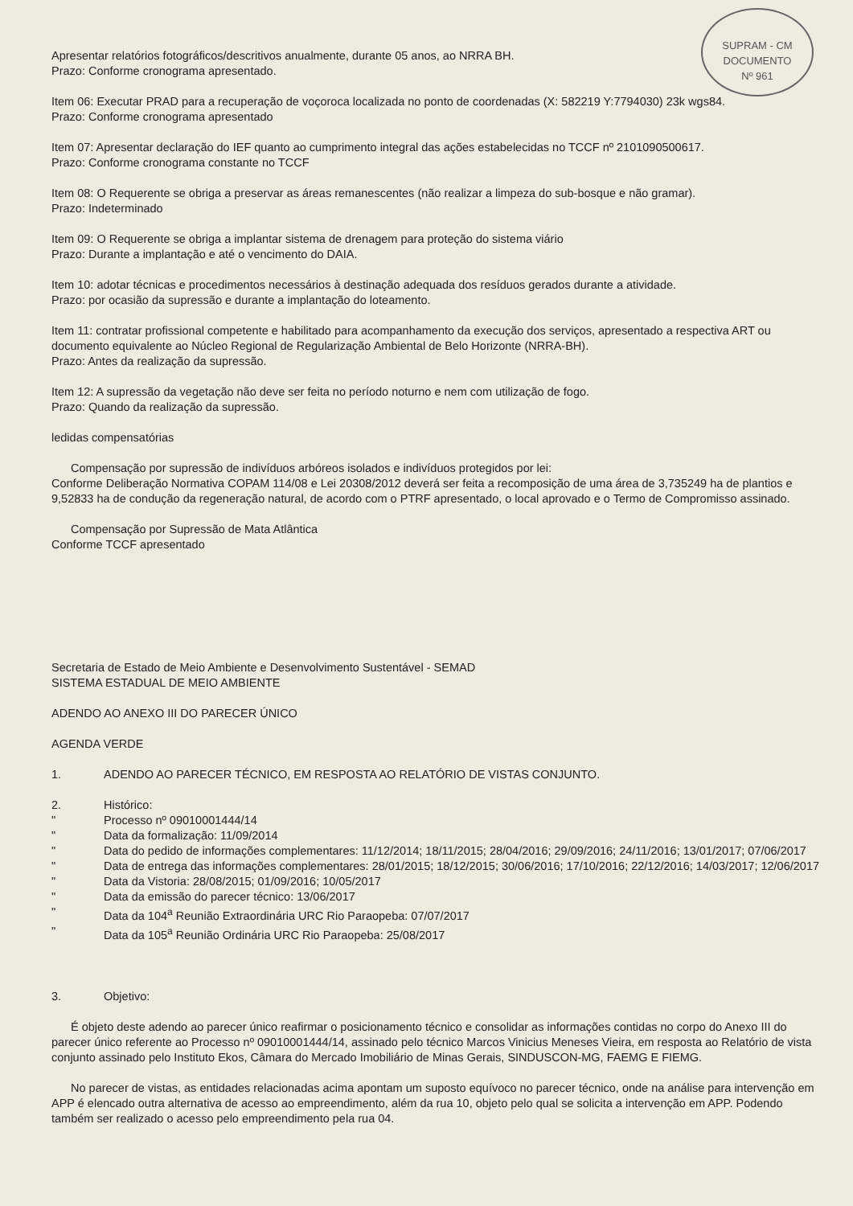SUPRAM - CM
DOCUMENTO
Nº 961
Apresentar relatórios fotográficos/descritivos anualmente, durante 05 anos, ao NRRA BH.
Prazo: Conforme cronograma apresentado.
Item 06: Executar PRAD para a recuperação de voçoroca localizada no ponto de coordenadas (X: 582219 Y:7794030) 23k wgs84.
Prazo: Conforme cronograma apresentado
Item 07: Apresentar declaração do IEF quanto ao cumprimento integral das ações estabelecidas no TCCF nº 2101090500617.
Prazo: Conforme cronograma constante no TCCF
Item 08: O Requerente se obriga a preservar as áreas remanescentes (não realizar a limpeza do sub-bosque e não gramar).
Prazo: Indeterminado
Item 09: O Requerente se obriga a implantar sistema de drenagem para proteção do sistema viário
Prazo: Durante a implantação e até o vencimento do DAIA.
Item 10: adotar técnicas e procedimentos necessários à destinação adequada dos resíduos gerados durante a atividade.
Prazo: por ocasião da supressão e durante a implantação do loteamento.
Item 11: contratar profissional competente e habilitado para acompanhamento da execução dos serviços, apresentado a respectiva ART ou documento equivalente ao Núcleo Regional de Regularização Ambiental de Belo Horizonte (NRRA-BH).
Prazo: Antes da realização da supressão.
Item 12: A supressão da vegetação não deve ser feita no período noturno e nem com utilização de fogo.
Prazo: Quando da realização da supressão.
ledidas compensatórias
Compensação por supressão de indivíduos arbóreos isolados e indivíduos protegidos por lei:
Conforme Deliberação Normativa COPAM 114/08 e Lei 20308/2012 deverá ser feita a recomposição de uma área de 3,735249 ha de plantios e 9,52833 ha de condução da regeneração natural, de acordo com o PTRF apresentado, o local aprovado e o Termo de Compromisso assinado.
Compensação por Supressão de Mata Atlântica
Conforme TCCF apresentado
Secretaria de Estado de Meio Ambiente e Desenvolvimento Sustentável - SEMAD
SISTEMA ESTADUAL DE MEIO AMBIENTE
ADENDO AO ANEXO III DO PARECER ÚNICO
AGENDA VERDE
1. ADENDO AO PARECER TÉCNICO, EM RESPOSTA AO RELATÓRIO DE VISTAS CONJUNTO.
2. Histórico:
" Processo nº 09010001444/14
" Data da formalização: 11/09/2014
" Data do pedido de informações complementares: 11/12/2014; 18/11/2015; 28/04/2016; 29/09/2016; 24/11/2016; 13/01/2017; 07/06/2017
" Data de entrega das informações complementares: 28/01/2015; 18/12/2015; 30/06/2016; 17/10/2016; 22/12/2016; 14/03/2017; 12/06/2017
" Data da Vistoria: 28/08/2015; 01/09/2016; 10/05/2017
" Data da emissão do parecer técnico: 13/06/2017
" Data da 104<sup>a</sup> Reunião Extraordinária URC Rio Paraopeba: 07/07/2017
" Data da 105<sup>a</sup> Reunião Ordinária URC Rio Paraopeba: 25/08/2017
3. Objetivo:
É objeto deste adendo ao parecer único reafirmar o posicionamento técnico e consolidar as informações contidas no corpo do Anexo III do parecer único referente ao Processo nº 09010001444/14, assinado pelo técnico Marcos Vinicius Meneses Vieira, em resposta ao Relatório de vista conjunto assinado pelo Instituto Ekos, Câmara do Mercado Imobiliário de Minas Gerais, SINDUSCON-MG, FAEMG E FIEMG.
No parecer de vistas, as entidades relacionadas acima apontam um suposto equívoco no parecer técnico, onde na análise para intervenção em APP é elencado outra alternativa de acesso ao empreendimento, além da rua 10, objeto pelo qual se solicita a intervenção em APP. Podendo também ser realizado o acesso pelo empreendimento pela rua 04.